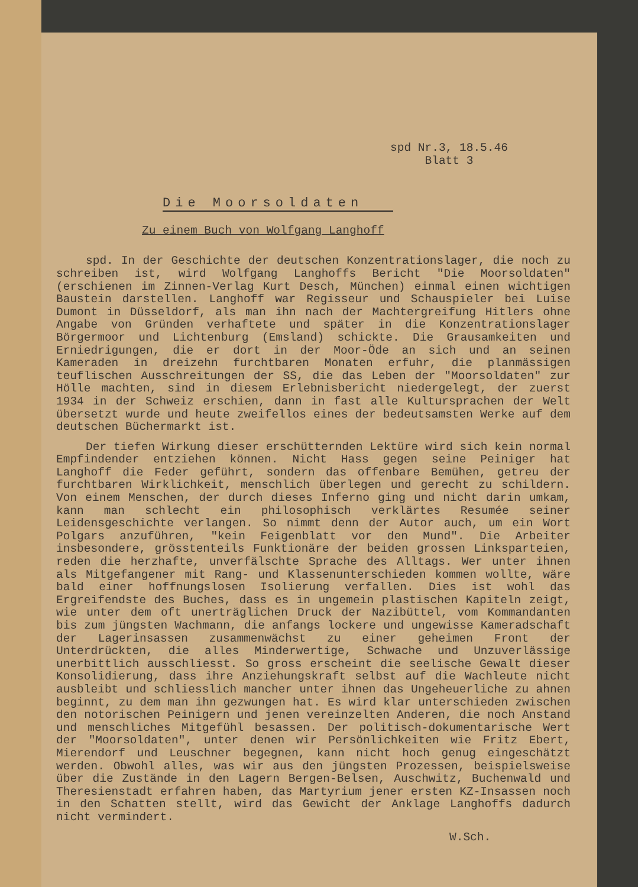spd Nr.3, 18.5.46
Blatt 3
Die Moorsoldaten
Zu einem Buch von Wolfgang Langhoff
spd. In der Geschichte der deutschen Konzentrationslager, die noch zu schreiben ist, wird Wolfgang Langhoffs Bericht "Die Moorsoldaten" (erschienen im Zinnen-Verlag Kurt Desch, München) einmal einen wichtigen Baustein darstellen. Langhoff war Regisseur und Schauspieler bei Luise Dumont in Düsseldorf, als man ihn nach der Machtergreifung Hitlers ohne Angabe von Gründen verhaftete und später in die Konzentrationslager Börgermoor und Lichtenburg (Emsland) schickte. Die Grausamkeiten und Erniedrigungen, die er dort in der Moor-Öde an sich und an seinen Kameraden in dreizehn furchtbaren Monaten erfuhr, die planmässigen teuflischen Ausschreitungen der SS, die das Leben der "Moorsoldaten" zur Hölle machten, sind in diesem Erlebnisbericht niedergelegt, der zuerst 1934 in der Schweiz erschien, dann in fast alle Kultursprachen der Welt übersetzt wurde und heute zweifellos eines der bedeutsamsten Werke auf dem deutschen Büchermarkt ist.
Der tiefen Wirkung dieser erschütternden Lektüre wird sich kein normal Empfindender entziehen können. Nicht Hass gegen seine Peiniger hat Langhoff die Feder geführt, sondern das offenbare Bemühen, getreu der furchtbaren Wirklichkeit, menschlich überlegen und gerecht zu schildern. Von einem Menschen, der durch dieses Inferno ging und nicht darin umkam, kann man schlecht ein philosophisch verklärtes Resumée seiner Leidensgeschichte verlangen. So nimmt denn der Autor auch, um ein Wort Polgars anzuführen, "kein Feigenblatt vor den Mund". Die Arbeiter insbesondere, grösstenteils Funktionäre der beiden grossen Linksparteien, reden die herzhafte, unverfälschte Sprache des Alltags. Wer unter ihnen als Mitgefangener mit Rang- und Klassenunterschieden kommen wollte, wäre bald einer hoffnungslosen Isolierung verfallen. Dies ist wohl das Ergreifendste des Buches, dass es in ungemein plastischen Kapiteln zeigt, wie unter dem oft unerträglichen Druck der Nazibüttel, vom Kommandanten bis zum jüngsten Wachmann, die anfangs lockere und ungewisse Kameradschaft der Lagerinsassen zusammenwächst zu einer geheimen Front der Unterdrückten, die alles Minderwertige, Schwache und Unzuverlässige unerbittlich ausschliesst. So gross erscheint die seelische Gewalt dieser Konsolidierung, dass ihre Anziehungskraft selbst auf die Wachleute nicht ausbleibt und schliesslich mancher unter ihnen das Ungeheuerliche zu ahnen beginnt, zu dem man ihn gezwungen hat. Es wird klar unterschieden zwischen den notorischen Peinigern und jenen vereinzelten Anderen, die noch Anstand und menschliches Mitgefühl besassen. Der politisch-dokumentarische Wert der "Moorsoldaten", unter denen wir Persönlichkeiten wie Fritz Ebert, Mierendorf und Leuschner begegnen, kann nicht hoch genug eingeschätzt werden. Obwohl alles, was wir aus den jüngsten Prozessen, beispielsweise über die Zustände in den Lagern Bergen-Belsen, Auschwitz, Buchenwald und Theresienstadt erfahren haben, das Martyrium jener ersten KZ-Insassen noch in den Schatten stellt, wird das Gewicht der Anklage Langhoffs dadurch nicht vermindert.
W.Sch.